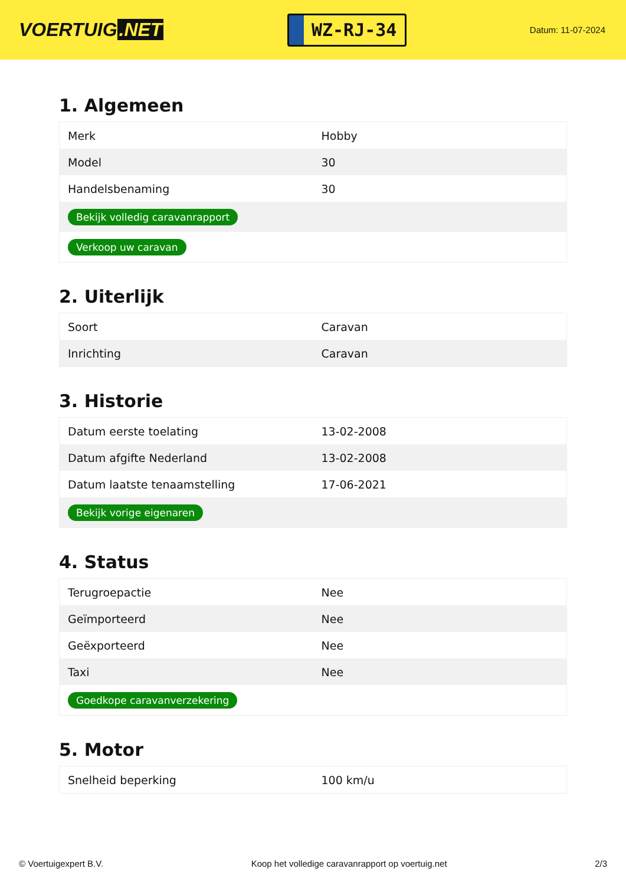VOERTUIG.NET
WZ-RJ-34
Datum: 11-07-2024
1. Algemeen
| Merk | Hobby |
| Model | 30 |
| Handelsbenaming | 30 |
| Bekijk volledig caravanrapport | |
| Verkoop uw caravan | |
2. Uiterlijk
| Soort | Caravan |
| Inrichting | Caravan |
3. Historie
| Datum eerste toelating | 13-02-2008 |
| Datum afgifte Nederland | 13-02-2008 |
| Datum laatste tenaamstelling | 17-06-2021 |
| Bekijk vorige eigenaren | |
4. Status
| Terugroepactie | Nee |
| Geïmporteerd | Nee |
| Geëxporteerd | Nee |
| Taxi | Nee |
| Goedkope caravanverzekering | |
5. Motor
| Snelheid beperking | 100 km/u |
© Voertuigexpert B.V. Koop het volledige caravanrapport op voertuig.net 2/3